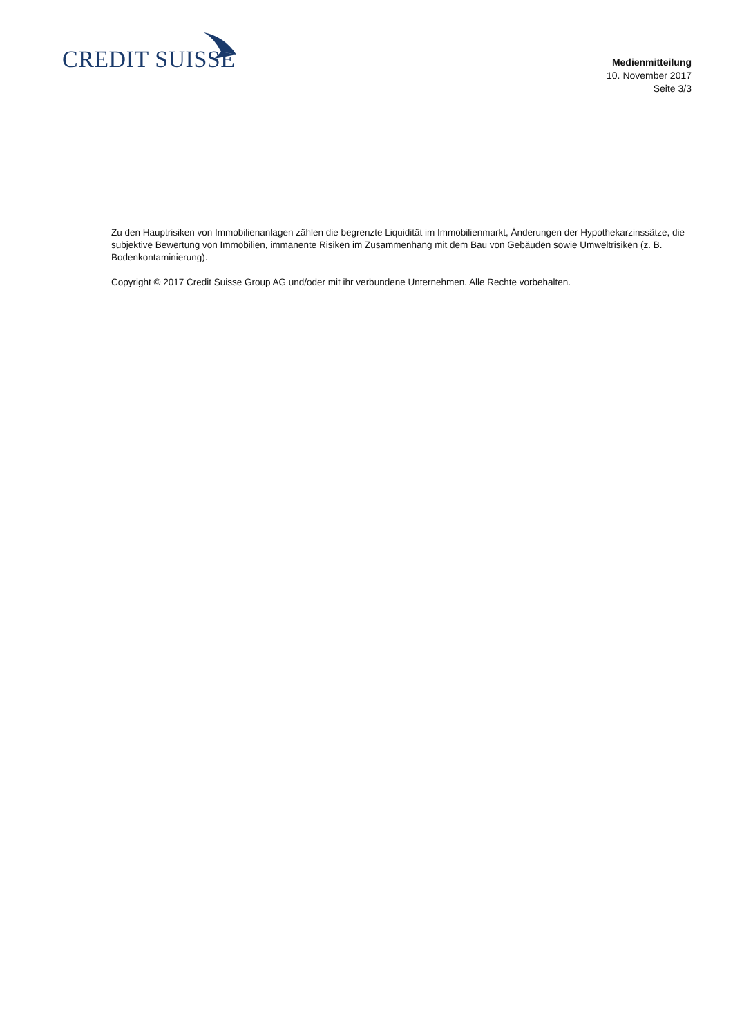CREDIT SUISSE
Medienmitteilung
10. November 2017
Seite 3/3
Zu den Hauptrisiken von Immobilienanlagen zählen die begrenzte Liquidität im Immobilienmarkt, Änderungen der Hypothekarzinssätze, die subjektive Bewertung von Immobilien, immanente Risiken im Zusammenhang mit dem Bau von Gebäuden sowie Umweltrisiken (z. B. Bodenkontaminierung).
Copyright © 2017 Credit Suisse Group AG und/oder mit ihr verbundene Unternehmen. Alle Rechte vorbehalten.